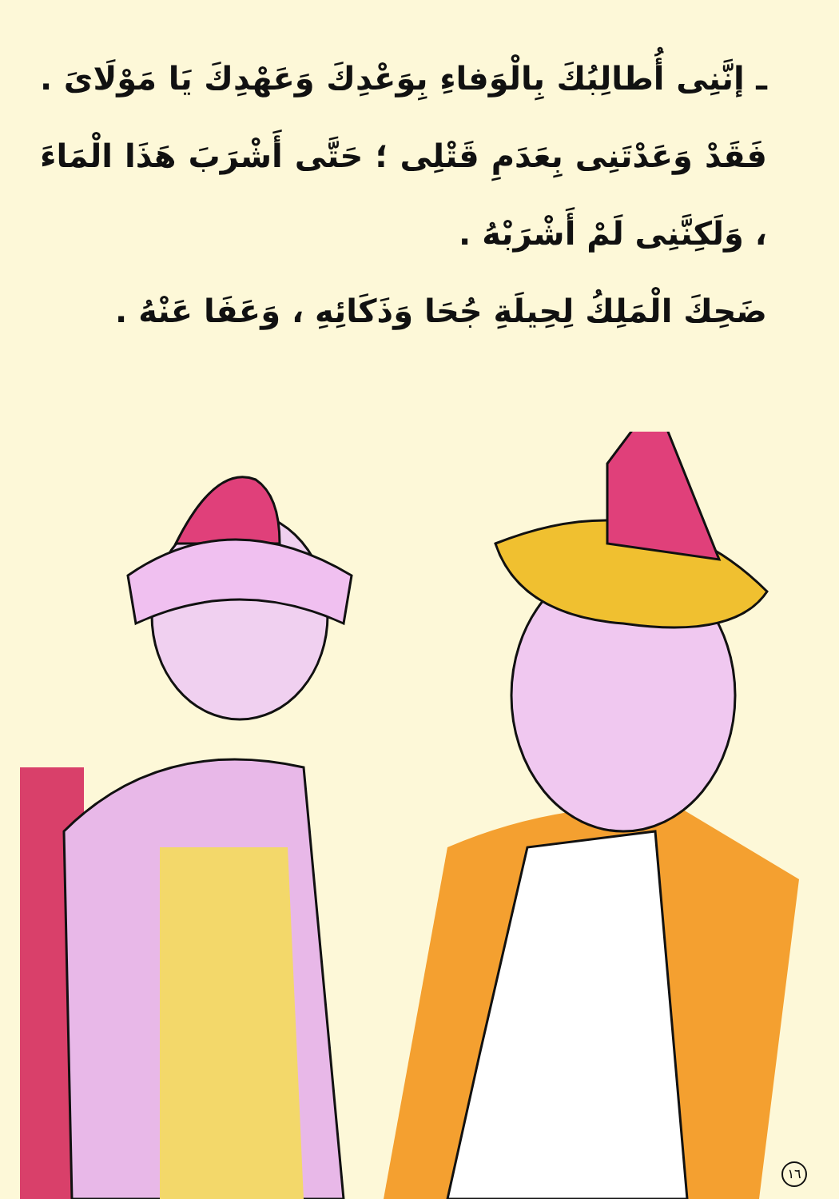ـ إنَّنِى أُطالِبُكَ بِالْوَفاءِ بِوَعْدِكَ وَعَهْدِكَ يَا مَوْلَاىَ . فَقَدْ وَعَدْتَنِى بِعَدَمِ قَتْلِى ؛ حَتَّى أَشْرَبَ هَذَا الْمَاءَ ، وَلَكِنَّنِى لَمْ أَشْرَبْهُ .
ضَحِكَ الْمَلِكُ لِحِيلَةِ جُحَا وَذَكَائِهِ ، وَعَفَا عَنْهُ .
١٦